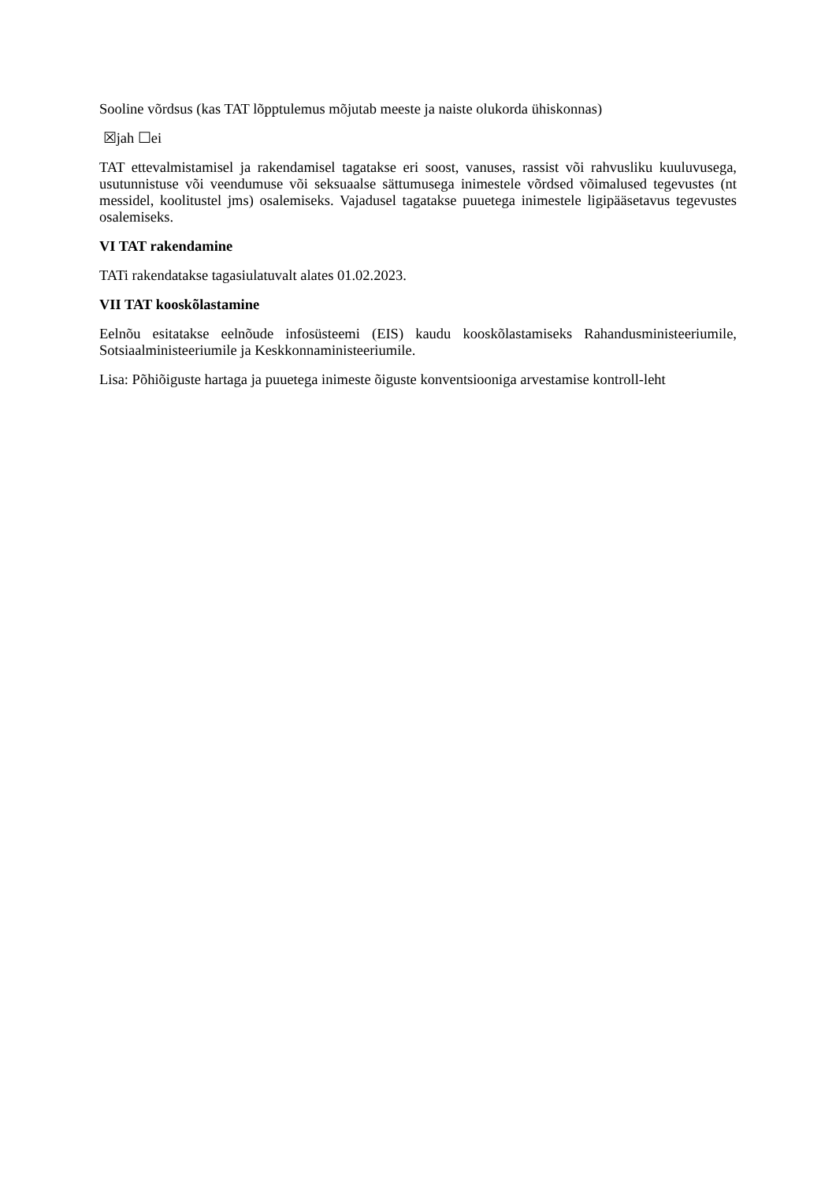Sooline võrdsus (kas TAT lõpptulemus mõjutab meeste ja naiste olukorda ühiskonnas)
☒jah ☐ei
TAT ettevalmistamisel ja rakendamisel tagatakse eri soost, vanuses, rassist või rahvusliku kuuluvusega, usutunnistuse või veendumuse või seksuaalse sättumusega inimestele võrdsed võimalused tegevustes (nt messidel, koolitustel jms) osalemiseks. Vajadusel tagatakse puuetega inimestele ligipääsetavus tegevustes osalemiseks.
VI TAT rakendamine
TATi rakendatakse tagasiulatuvalt alates 01.02.2023.
VII TAT kooskõlastamine
Eelnõu esitatakse eelnõude infosüsteemi (EIS) kaudu kooskõlastamiseks Rahandusministeeriumile, Sotsiaalministeeriumile ja Keskkonnaministeeriumile.
Lisa: Põhiõiguste hartaga ja puuetega inimeste õiguste konventsiooniga arvestamise kontroll-leht